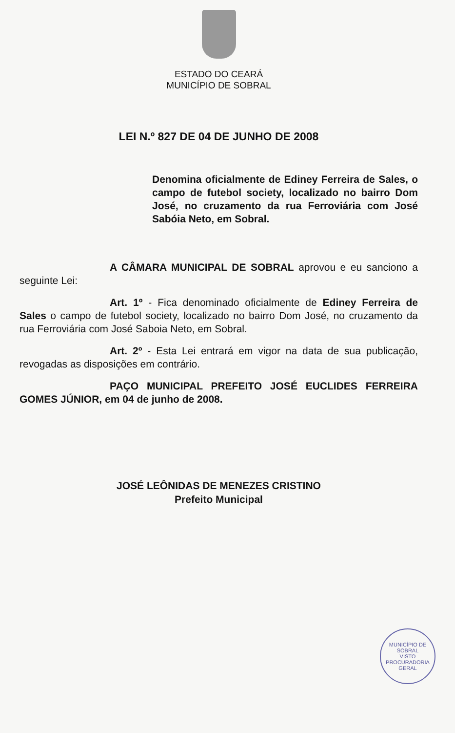ESTADO DO CEARÁ
MUNICÍPIO DE SOBRAL
LEI N.º 827 DE 04 DE JUNHO DE 2008
Denomina oficialmente de Ediney Ferreira de Sales, o campo de futebol society, localizado no bairro Dom José, no cruzamento da rua Ferroviária com José Sabóia Neto, em Sobral.
A CÂMARA MUNICIPAL DE SOBRAL aprovou e eu sanciono a seguinte Lei:
Art. 1º - Fica denominado oficialmente de Ediney Ferreira de Sales o campo de futebol society, localizado no bairro Dom José, no cruzamento da rua Ferroviária com José Saboia Neto, em Sobral.
Art. 2º - Esta Lei entrará em vigor na data de sua publicação, revogadas as disposições em contrário.
PAÇO MUNICIPAL PREFEITO JOSÉ EUCLIDES FERREIRA GOMES JÚNIOR, em 04 de junho de 2008.
JOSÉ LEÔNIDAS DE MENEZES CRISTINO
Prefeito Municipal
MUNICÍPIO DE SOBRAL
VISTO
PROCURADORIA GERAL